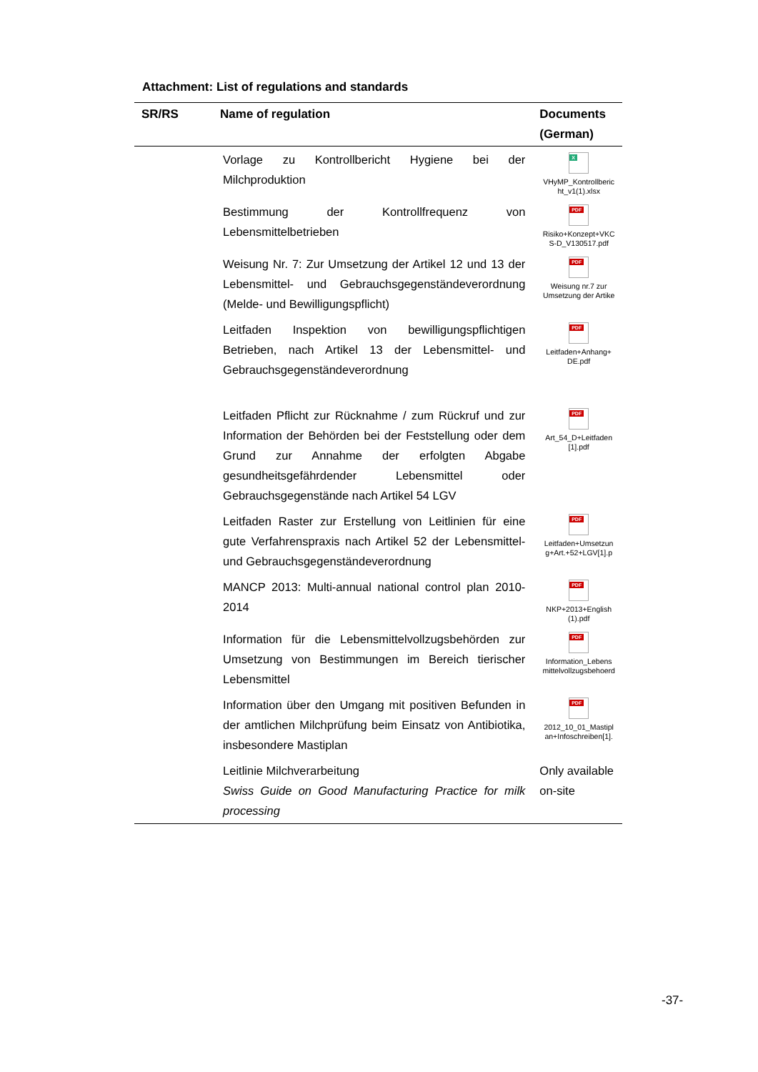Attachment: List of regulations and standards
| SR/RS | Name of regulation | Documents (German) |
| --- | --- | --- |
| | Vorlage zu Kontrollbericht Hygiene bei der Milchproduktion | X VHyMP_Kontrollberic ht_v1(1).xlsx |
| | Bestimmung der Kontrollfrequenz von Lebensmittelbetrieben | PDF Risiko+Konzept+VKC S-D_V130517.pdf |
| | Weisung Nr. 7: Zur Umsetzung der Artikel 12 und 13 der Lebensmittel- und Gebrauchsgegenständeverordnung (Melde- und Bewilligungspflicht) | PDF Weisung nr.7 zur Umsetzung der Artike |
| | Leitfaden Inspektion von bewilligungspflichtigen Betrieben, nach Artikel 13 der Lebensmittel- und Gebrauchsgegenständeverordnung | PDF Leitfaden+Anhang+ DE.pdf |
| | Leitfaden Pflicht zur Rücknahme / zum Rückruf und zur Information der Behörden bei der Feststellung oder dem Grund zur Annahme der erfolgten Abgabe gesundheitsgefährdender Lebensmittel oder Gebrauchsgegenstände nach Artikel 54 LGV | PDF Art_54_D+Leitfaden [1].pdf |
| | Leitfaden Raster zur Erstellung von Leitlinien für eine gute Verfahrenspraxis nach Artikel 52 der Lebensmittel- und Gebrauchsgegenständeverordnung | PDF Leitfaden+Umsetzun g+Art.+52+LGV[1].p |
| | MANCP 2013: Multi-annual national control plan 2010-2014 | PDF NKP+2013+English (1).pdf |
| | Information für die Lebensmittelvollzugsbehörden zur Umsetzung von Bestimmungen im Bereich tierischer Lebensmittel | PDF Information_Lebens mittelvollzugsbehoerd |
| | Information über den Umgang mit positiven Befunden in der amtlichen Milchprüfung beim Einsatz von Antibiotika, insbesondere Mastiplan | PDF 2012_10_01_Mastipl an+Infoschreiben[1]. |
| | Leitlinie Milchverarbeitung Swiss Guide on Good Manufacturing Practice for milk processing | Only available on-site |
-37-